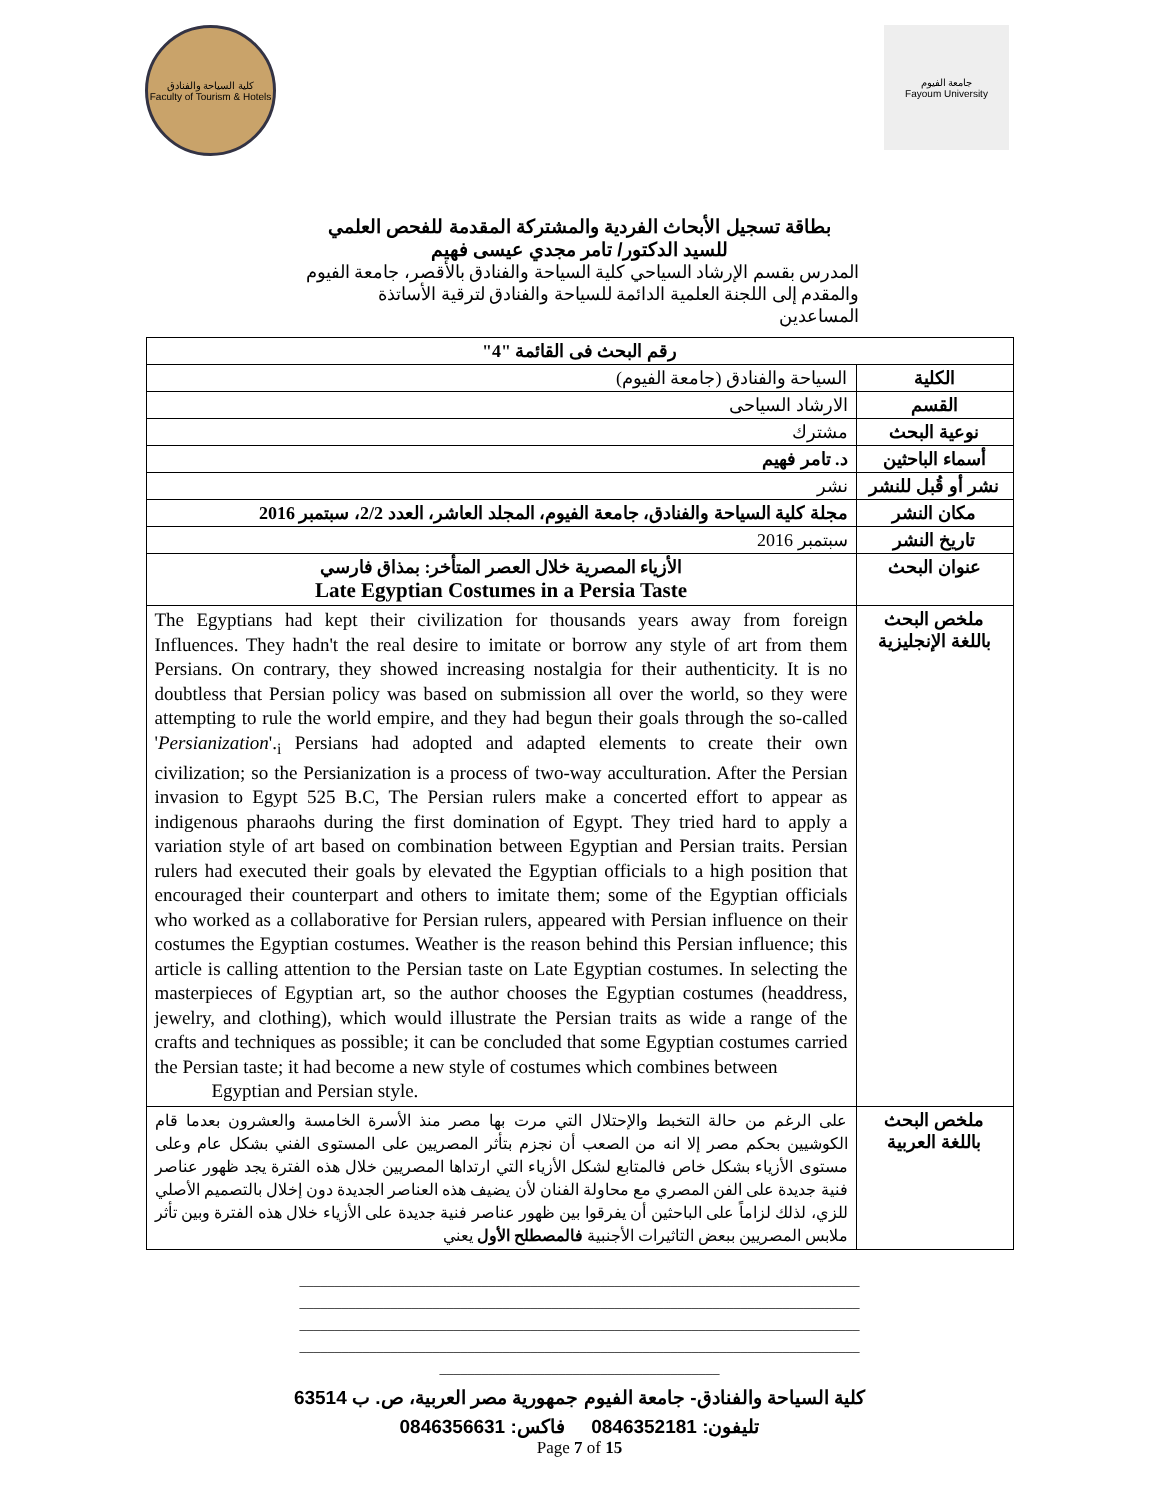كلية السياحة والفنادق
Faculty of Tourism & Hotels
جامعة الفيوم
Fayoum University
بطاقة تسجيل الأبحاث الفردية والمشتركة المقدمة للفحص العلمي
للسيد الدكتور/ تامر مجدي عيسى فهيم
المدرس بقسم الإرشاد السياحي كلية السياحة والفنادق بالأقصر، جامعة الفيوم
والمقدم إلى اللجنة العلمية الدائمة للسياحة والفنادق لترقية الأساتذة المساعدين
| رقم البحث فى القائمة "4" | |
| الكلية | السياحة والفنادق (جامعة الفيوم) |
| القسم | الارشاد السياحى |
| نوعية البحث | مشترك |
| أسماء الباحثين | د. تامر فهيم |
| نشر أو قُبل للنشر | نشر |
| مكان النشر | مجلة كلية السياحة والفنادق، جامعة الفيوم، المجلد العاشر، العدد 2/2، سبتمبر 2016 |
| تاريخ النشر | سبتمبر 2016 |
| عنوان البحث | الأزياء المصرية خلال العصر المتأخر: بمذاق فارسي Late Egyptian Costumes in a Persia Taste |
| ملخص البحث باللغة الإنجليزية | The Egyptians had kept their civilization for thousands years away from foreign Influences. They hadn't the real desire to imitate or borrow any style of art from them Persians. On contrary, they showed increasing nostalgia for their authenticity. It is no doubtless that Persian policy was based on submission all over the world, so they were attempting to rule the world empire, and they had begun their goals through the so-called ' Persianization '.<sub>i</sub> Persians had adopted and adapted elements to create their own civilization; so the Persianization is a process of two-way acculturation. After the Persian invasion to Egypt 525 B.C, The Persian rulers make a concerted effort to appear as indigenous pharaohs during the first domination of Egypt. They tried hard to apply a variation style of art based on combination between Egyptian and Persian traits. Persian rulers had executed their goals by elevated the Egyptian officials to a high position that encouraged their counterpart and others to imitate them; some of the Egyptian officials who worked as a collaborative for Persian rulers, appeared with Persian influence on their costumes the Egyptian costumes. Weather is the reason behind this Persian influence; this article is calling attention to the Persian taste on Late Egyptian costumes. In selecting the masterpieces of Egyptian art, so the author chooses the Egyptian costumes (headdress, jewelry, and clothing), which would illustrate the Persian traits as wide a range of the crafts and techniques as possible; it can be concluded that some Egyptian costumes carried the Persian taste; it had become a new style of costumes which combines between Egyptian and Persian style. |
| ملخص البحث باللغة العربية | على الرغم من حالة التخبط والإحتلال التي مرت بها مصر منذ الأسرة الخامسة والعشرون بعدما قام الكوشيين بحكم مصر إلا انه من الصعب أن نجزم بتأثر المصريين على المستوى الفني بشكل عام وعلى مستوى الأزياء بشكل خاص فالمتابع لشكل الأزياء التي ارتداها المصريين خلال هذه الفترة يجد ظهور عناصر فنية جديدة على الفن المصري مع محاولة الفنان لأن يضيف هذه العناصر الجديدة دون إخلال بالتصميم الأصلي للزي، لذلك لزاماً على الباحثين أن يفرقوا بين ظهور عناصر فنية جديدة على الأزياء خلال هذه الفترة وبين تأثر ملابس المصريين ببعض التاثيرات الأجنبية فالمصطلح الأول يعني |
________________________________________________________________________________
________________________________________________________________________________
________________________________________________________________________________
________________________________________________________________________________
________________________________________
كلية السياحة والفنادق- جامعة الفيوم جمهورية مصر العربية، ص. ب 63514
تليفون: 0846352181 فاكس: 0846356631
Page 7 of 15